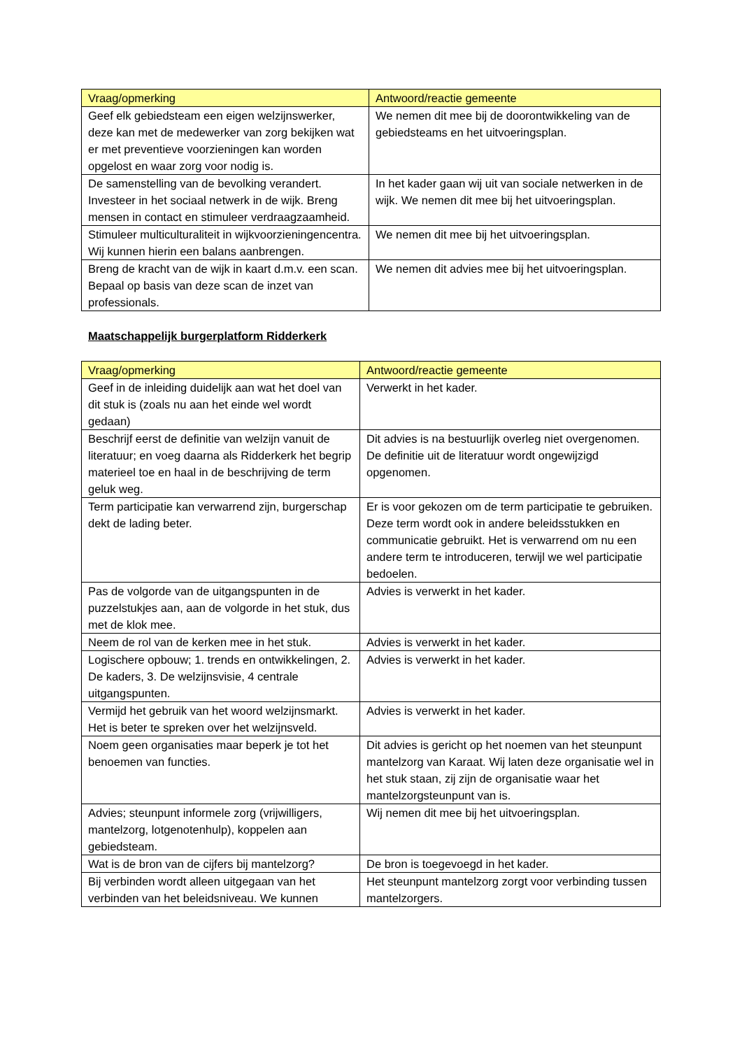| Vraag/opmerking | Antwoord/reactie gemeente |
| --- | --- |
| Geef elk gebiedsteam een eigen welzijnswerker, deze kan met de medewerker van zorg bekijken wat er met preventieve voorzieningen kan worden opgelost en waar zorg voor nodig is. | We nemen dit mee bij de doorontwikkeling van de gebiedsteams en het uitvoeringsplan. |
| De samenstelling van de bevolking verandert. Investeer in het sociaal netwerk in de wijk. Breng mensen in contact en stimuleer verdraagzaamheid. | In het kader gaan wij uit van sociale netwerken in de wijk. We nemen dit mee bij het uitvoeringsplan. |
| Stimuleer multiculturaliteit in wijkvoorzieningencentra. Wij kunnen hierin een balans aanbrengen. | We nemen dit mee bij het uitvoeringsplan. |
| Breng de kracht van de wijk in kaart d.m.v. een scan. Bepaal op basis van deze scan de inzet van professionals. | We nemen dit advies mee bij het uitvoeringsplan. |
Maatschappelijk burgerplatform Ridderkerk
| Vraag/opmerking | Antwoord/reactie gemeente |
| --- | --- |
| Geef in de inleiding duidelijk aan wat het doel van dit stuk is (zoals nu aan het einde wel wordt gedaan) | Verwerkt in het kader. |
| Beschrijf eerst de definitie van welzijn vanuit de literatuur; en voeg daarna als Ridderkerk het begrip materieel toe en haal in de beschrijving de term geluk weg. | Dit advies is na bestuurlijk overleg niet overgenomen. De definitie uit de literatuur wordt ongewijzigd opgenomen. |
| Term participatie kan verwarrend zijn, burgerschap dekt de lading beter. | Er is voor gekozen om de term participatie te gebruiken. Deze term wordt ook in andere beleidsstukken en communicatie gebruikt. Het is verwarrend om nu een andere term te introduceren, terwijl we wel participatie bedoelen. |
| Pas de volgorde van de uitgangspunten in de puzzelstukjes aan, aan de volgorde in het stuk, dus met de klok mee. | Advies is verwerkt in het kader. |
| Neem de rol van de kerken mee in het stuk. | Advies is verwerkt in het kader. |
| Logischere opbouw; 1. trends en ontwikkelingen, 2. De kaders, 3. De welzijnsvisie, 4 centrale uitgangspunten. | Advies is verwerkt in het kader. |
| Vermijd het gebruik van het woord welzijnsmarkt. Het is beter te spreken over het welzijnsveld. | Advies is verwerkt in het kader. |
| Noem geen organisaties maar beperk je tot het benoemen van functies. | Dit advies is gericht op het noemen van het steunpunt mantelzorg van Karaat. Wij laten deze organisatie wel in het stuk staan, zij zijn de organisatie waar het mantelzorgsteunpunt van is. |
| Advies; steunpunt informele zorg (vrijwilligers, mantelzorg, lotgenotenhulp), koppelen aan gebiedsteam. | Wij nemen dit mee bij het uitvoeringsplan. |
| Wat is de bron van de cijfers bij mantelzorg? | De bron is toegevoegd in het kader. |
| Bij verbinden wordt alleen uitgegaan van het verbinden van het beleidsniveau. We kunnen | Het steunpunt mantelzorg zorgt voor verbinding tussen mantelzorgers. |